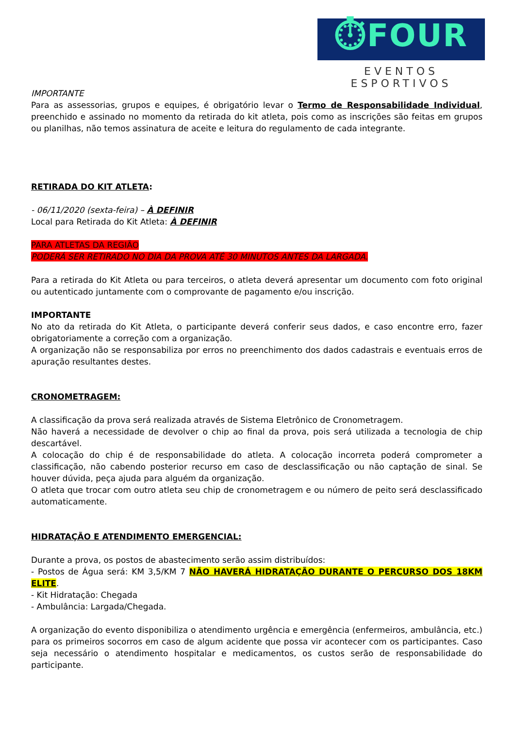⏱FOUR
EVENTOS ESPORTIVOS
IMPORTANTE
Para as assessorias, grupos e equipes, é obrigatório levar o Termo de Responsabilidade Individual, preenchido e assinado no momento da retirada do kit atleta, pois como as inscrições são feitas em grupos ou planilhas, não temos assinatura de aceite e leitura do regulamento de cada integrante.
RETIRADA DO KIT ATLETA:
- 06/11/2020 (sexta-feira) – À DEFINIR
Local para Retirada do Kit Atleta: À DEFINIR
PARA ATLETAS DA REGIÃO
PODERÁ SER RETIRADO NO DIA DA PROVA ATÉ 30 MINUTOS ANTES DA LARGADA.
Para a retirada do Kit Atleta ou para terceiros, o atleta deverá apresentar um documento com foto original ou autenticado juntamente com o comprovante de pagamento e/ou inscrição.
IMPORTANTE
No ato da retirada do Kit Atleta, o participante deverá conferir seus dados, e caso encontre erro, fazer obrigatoriamente a correção com a organização.
A organização não se responsabiliza por erros no preenchimento dos dados cadastrais e eventuais erros de apuração resultantes destes.
CRONOMETRAGEM:
A classificação da prova será realizada através de Sistema Eletrônico de Cronometragem.
Não haverá a necessidade de devolver o chip ao final da prova, pois será utilizada a tecnologia de chip descartável.
A colocação do chip é de responsabilidade do atleta. A colocação incorreta poderá comprometer a classificação, não cabendo posterior recurso em caso de desclassificação ou não captação de sinal. Se houver dúvida, peça ajuda para alguém da organização.
O atleta que trocar com outro atleta seu chip de cronometragem e ou número de peito será desclassificado automaticamente.
HIDRATAÇÃO E ATENDIMENTO EMERGENCIAL:
Durante a prova, os postos de abastecimento serão assim distribuídos:
- Postos de Água será: KM 3,5/KM 7 NÃO HAVERÁ HIDRATAÇÃO DURANTE O PERCURSO DOS 18KM ELITE.
- Kit Hidratação: Chegada
- Ambulância: Largada/Chegada.
A organização do evento disponibiliza o atendimento urgência e emergência (enfermeiros, ambulância, etc.) para os primeiros socorros em caso de algum acidente que possa vir acontecer com os participantes. Caso seja necessário o atendimento hospitalar e medicamentos, os custos serão de responsabilidade do participante.